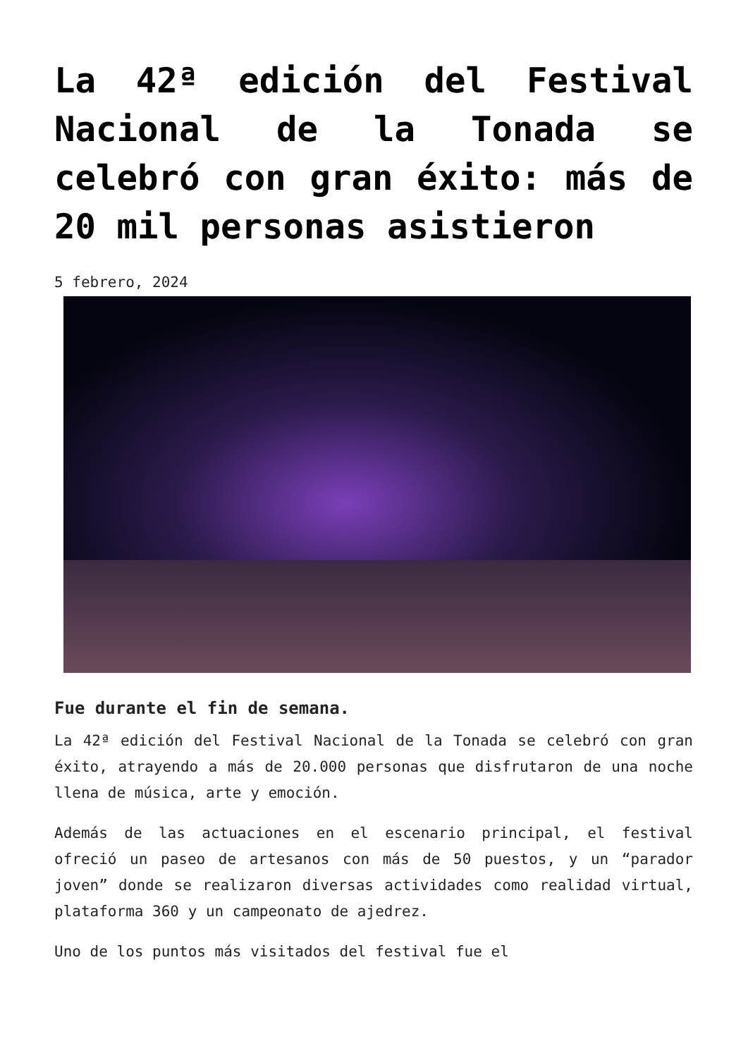La 42ª edición del Festival Nacional de la Tonada se celebró con gran éxito: más de 20 mil personas asistieron
5 febrero, 2024
Fue durante el fin de semana.
La 42ª edición del Festival Nacional de la Tonada se celebró con gran éxito, atrayendo a más de 20.000 personas que disfrutaron de una noche llena de música, arte y emoción.
Además de las actuaciones en el escenario principal, el festival ofreció un paseo de artesanos con más de 50 puestos, y un “parador joven” donde se realizaron diversas actividades como realidad virtual, plataforma 360 y un campeonato de ajedrez.
Uno de los puntos más visitados del festival fue el